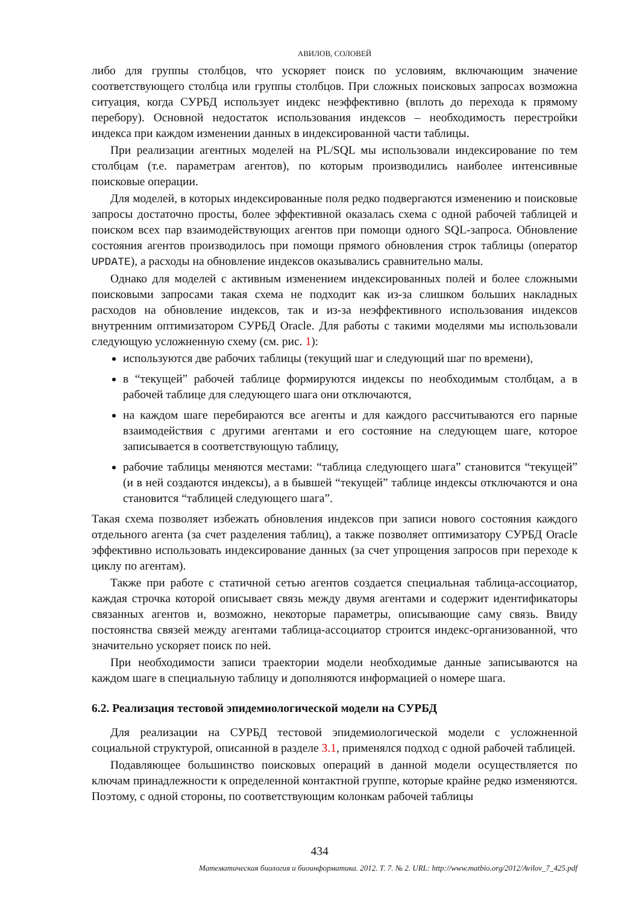АВИЛОВ, СОЛОВЕЙ
либо для группы столбцов, что ускоряет поиск по условиям, включающим значение соответствующего столбца или группы столбцов. При сложных поисковых запросах возможна ситуация, когда СУРБД использует индекс неэффективно (вплоть до перехода к прямому перебору). Основной недостаток использования индексов – необходимость перестройки индекса при каждом изменении данных в индексированной части таблицы.
При реализации агентных моделей на PL/SQL мы использовали индексирование по тем столбцам (т.е. параметрам агентов), по которым производились наиболее интенсивные поисковые операции.
Для моделей, в которых индексированные поля редко подвергаются изменению и поисковые запросы достаточно просты, более эффективной оказалась схема с одной рабочей таблицей и поиском всех пар взаимодействующих агентов при помощи одного SQL-запроса. Обновление состояния агентов производилось при помощи прямого обновления строк таблицы (оператор UPDATE), а расходы на обновление индексов оказывались сравнительно малы.
Однако для моделей с активным изменением индексированных полей и более сложными поисковыми запросами такая схема не подходит как из-за слишком больших накладных расходов на обновление индексов, так и из-за неэффективного использования индексов внутренним оптимизатором СУРБД Oracle. Для работы с такими моделями мы использовали следующую усложненную схему (см. рис. 1):
используются две рабочих таблицы (текущий шаг и следующий шаг по времени),
в “текущей” рабочей таблице формируются индексы по необходимым столбцам, а в рабочей таблице для следующего шага они отключаются,
на каждом шаге перебираются все агенты и для каждого рассчитываются его парные взаимодействия с другими агентами и его состояние на следующем шаге, которое записывается в соответствующую таблицу,
рабочие таблицы меняются местами: “таблица следующего шага” становится “текущей” (и в ней создаются индексы), а в бывшей “текущей” таблице индексы отключаются и она становится “таблицей следующего шага”.
Такая схема позволяет избежать обновления индексов при записи нового состояния каждого отдельного агента (за счет разделения таблиц), а также позволяет оптимизатору СУРБД Oracle эффективно использовать индексирование данных (за счет упрощения запросов при переходе к циклу по агентам).
Также при работе с статичной сетью агентов создается специальная таблица-ассоциатор, каждая строчка которой описывает связь между двумя агентами и содержит идентификаторы связанных агентов и, возможно, некоторые параметры, описывающие саму связь. Ввиду постоянства связей между агентами таблица-ассоциатор строится индекс-организованной, что значительно ускоряет поиск по ней.
При необходимости записи траектории модели необходимые данные записываются на каждом шаге в специальную таблицу и дополняются информацией о номере шага.
6.2. Реализация тестовой эпидемиологической модели на СУРБД
Для реализации на СУРБД тестовой эпидемиологической модели с усложненной социальной структурой, описанной в разделе 3.1, применялся подход с одной рабочей таблицей.
Подавляющее большинство поисковых операций в данной модели осуществляется по ключам принадлежности к определенной контактной группе, которые крайне редко изменяются. Поэтому, с одной стороны, по соответствующим колонкам рабочей таблицы
434
Математическая биология и биоинформатика. 2012. Т. 7. № 2. URL: http://www.matbio.org/2012/Avilov_7_425.pdf